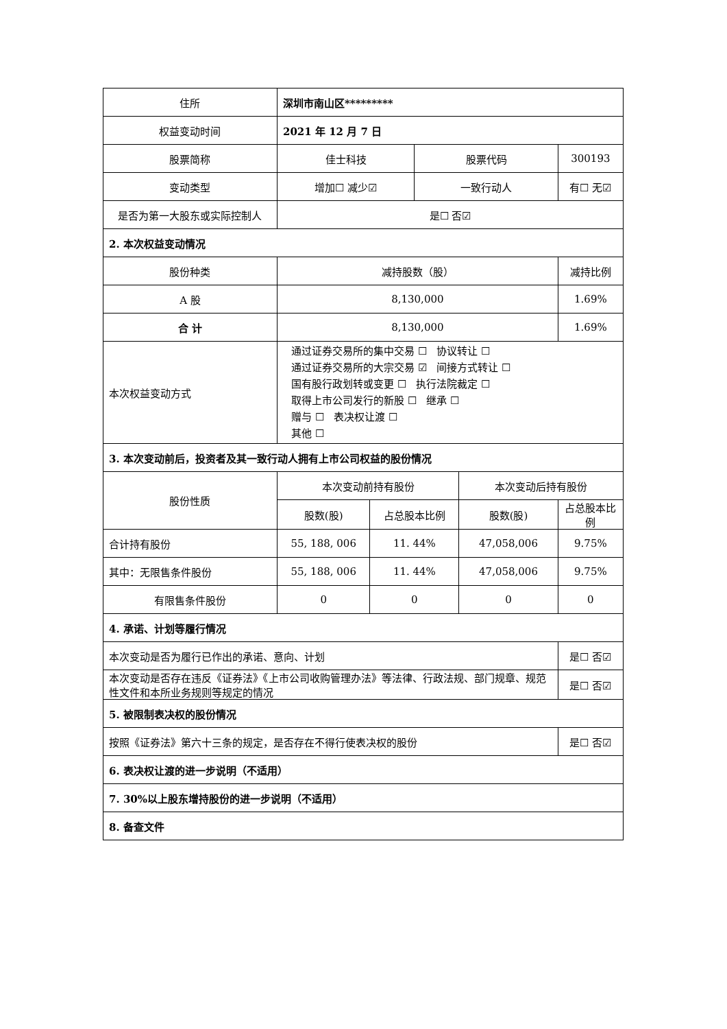| 住所 | 深圳市南山区********* | | | | |
| 权益变动时间 | 2021 年 12 月 7 日 | | | | |
| 股票简称 | 佳士科技 | | 股票代码 | | 300193 |
| 变动类型 | 增加☐ 减少☑ | | 一致行动人 | | 有☐ 无☑ |
| 是否为第一大股东或实际控制人 | 是☐ 否☑ | | | | |
| 2. 本次权益变动情况 | | | | | |
| 股份种类 | 减持股数（股） | | | | 减持比例 |
| A 股 | 8,130,000 | | | | 1.69% |
| 合 计 | 8,130,000 | | | | 1.69% |
| 本次权益变动方式 | 通过证券交易所的集中交易 ☐ 协议转让 ☐ 通过证券交易所的大宗交易 ☑ 间接方式转让 ☐ 国有股行政划转或变更 ☐ 执行法院裁定 ☐ 取得上市公司发行的新股 ☐ 继承 ☐ 赠与 ☐ 表决权让渡 ☐ 其他 ☐ | | | | |
| 3. 本次变动前后，投资者及其一致行动人拥有上市公司权益的股份情况 | | | | | |
| 股份性质 | 本次变动前持有股份 | | | 本次变动后持有股份 | |
| | 股数(股) | 占总股本比例 | | 股数(股) | 占总股本比例 |
| 合计持有股份 | 55, 188, 006 | 11. 44% | | 47,058,006 | 9.75% |
| 其中：无限售条件股份 | 55, 188, 006 | 11. 44% | | 47,058,006 | 9.75% |
| 有限售条件股份 | 0 | 0 | | 0 | 0 |
| 4. 承诺、计划等履行情况 | | | | | |
| 本次变动是否为履行已作出的承诺、意向、计划 | | | | | 是☐ 否☑ |
| 本次变动是否存在违反《证券法》《上市公司收购管理办法》等法律、行政法规、部门规章、规范性文件和本所业务规则等规定的情况 | | | | | 是☐ 否☑ |
| 5. 被限制表决权的股份情况 | | | | | |
| 按照《证券法》第六十三条的规定，是否存在不得行使表决权的股份 | | | | | 是☐ 否☑ |
| 6. 表决权让渡的进一步说明（不适用） | | | | | |
| 7. 30%以上股东增持股份的进一步说明（不适用） | | | | | |
| 8. 备查文件 | | | | | |